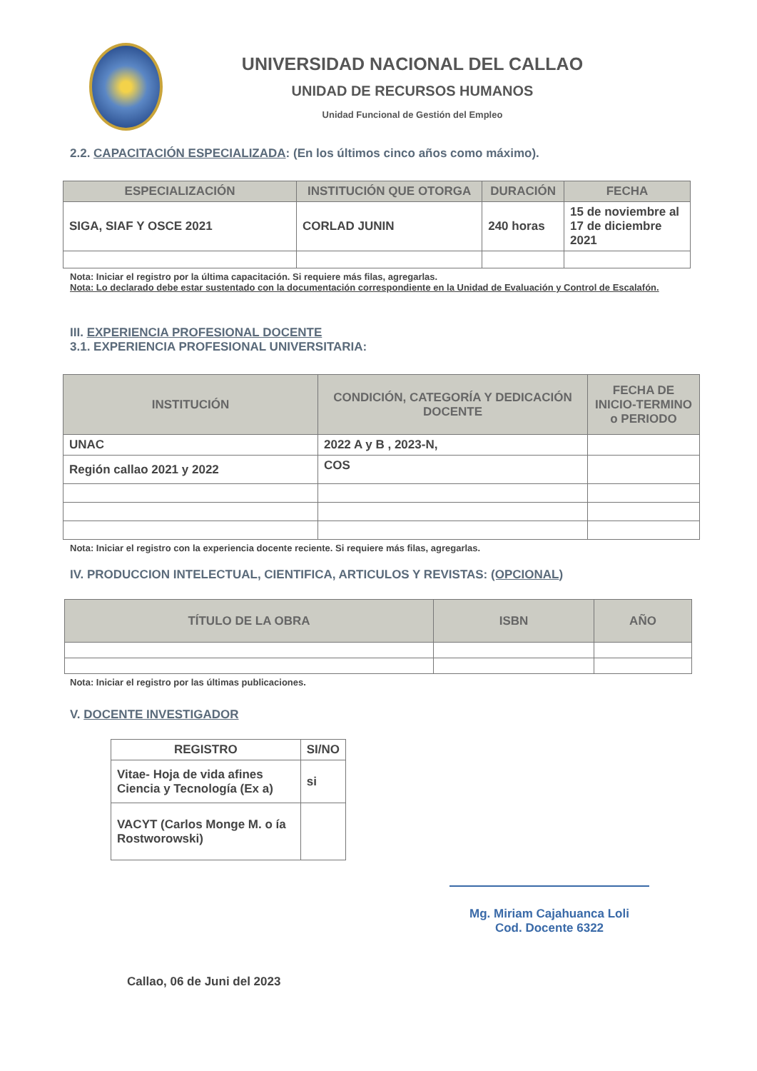UNIVERSIDAD NACIONAL DEL CALLAO
UNIDAD DE RECURSOS HUMANOS
Unidad Funcional de Gestión del Empleo
2.2. CAPACITACIÓN ESPECIALIZADA: (En los últimos cinco años como máximo).
| ESPECIALIZACIÓN | INSTITUCIÓN QUE OTORGA | DURACIÓN | FECHA |
| --- | --- | --- | --- |
| SIGA, SIAF Y OSCE 2021 | CORLAD JUNIN | 240 horas | 15 de noviembre al 17 de diciembre 2021 |
Nota: Iniciar el registro por la última capacitación. Si requiere más filas, agregarlas.
Nota: Lo declarado debe estar sustentado con la documentación correspondiente en la Unidad de Evaluación y Control de Escalafón.
III. EXPERIENCIA PROFESIONAL DOCENTE
3.1. EXPERIENCIA PROFESIONAL UNIVERSITARIA:
| INSTITUCIÓN | CONDICIÓN, CATEGORÍA Y DEDICACIÓN DOCENTE | FECHA DE INICIO-TERMINO o PERIODO |
| --- | --- | --- |
| UNAC | 2022 A y B , 2023-N, | |
| Región callao 2021 y 2022 | COS | |
Nota: Iniciar el registro con la experiencia docente reciente. Si requiere más filas, agregarlas.
IV. PRODUCCION INTELECTUAL, CIENTIFICA, ARTICULOS Y REVISTAS: (OPCIONAL)
| TÍTULO DE LA OBRA | ISBN | AÑO |
| --- | --- | --- |
Nota: Iniciar el registro por las últimas publicaciones.
V. DOCENTE INVESTIGADOR
| REGISTRO | SI/NO |
| --- | --- |
| Vitae- Hoja de vida afines Ciencia y Tecnología (Ex a) | si |
| VACYT (Carlos Monge M. o ía Rostworowski) | |
Mg. Miriam Cajahuanca Loli
Cod. Docente 6322
Callao, 06 de Juni del 2023